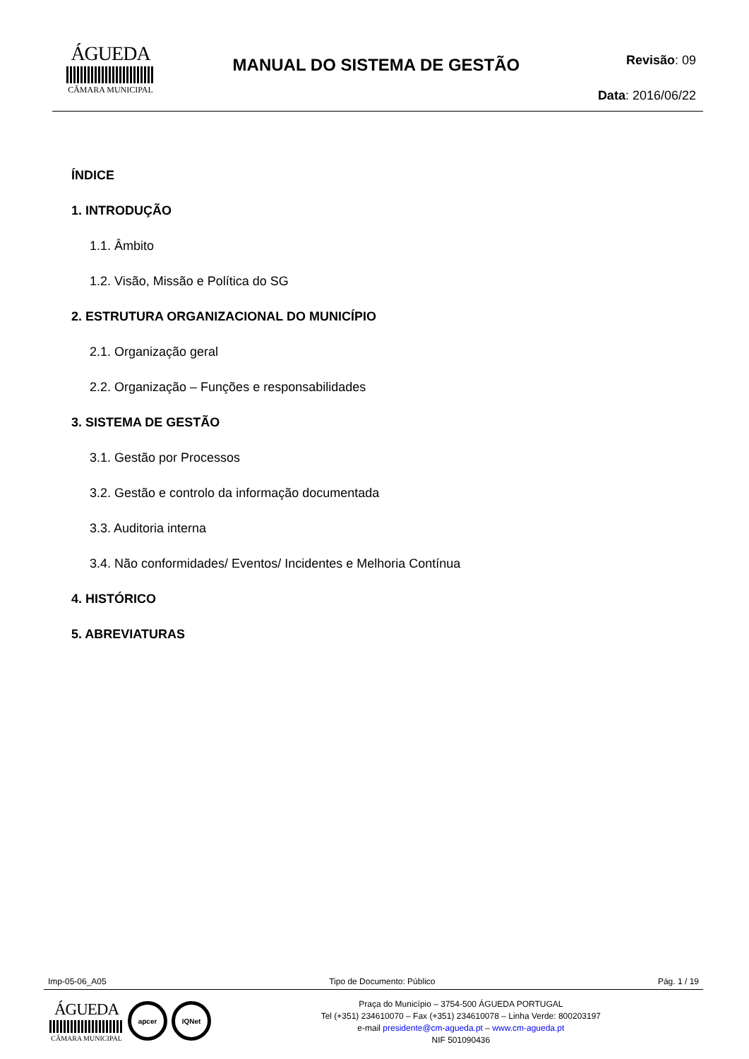ÁGUEDA
CÂMARA MUNICIPAL
MANUAL DO SISTEMA DE GESTÃO
Revisão: 09
Data: 2016/06/22
ÍNDICE
1. INTRODUÇÃO
1.1. Âmbito
1.2. Visão, Missão e Política do SG
2. ESTRUTURA ORGANIZACIONAL DO MUNICÍPIO
2.1. Organização geral
2.2. Organização – Funções e responsabilidades
3. SISTEMA DE GESTÃO
3.1. Gestão por Processos
3.2. Gestão e controlo da informação documentada
3.3. Auditoria interna
3.4. Não conformidades/ Eventos/ Incidentes e Melhoria Contínua
4. HISTÓRICO
5. ABREVIATURAS
Imp-05-06_A05 Tipo de Documento: Público Pág. 1 / 19
ÁGUEDA
CÂMARA MUNICIPAL
apcer IQNet
Praça do Município – 3754-500 ÁGUEDA PORTUGAL
Tel (+351) 234610070 – Fax (+351) 234610078 – Linha Verde: 800203197
e-mail presidente@cm-agueda.pt – www.cm-agueda.pt
NIF 501090436